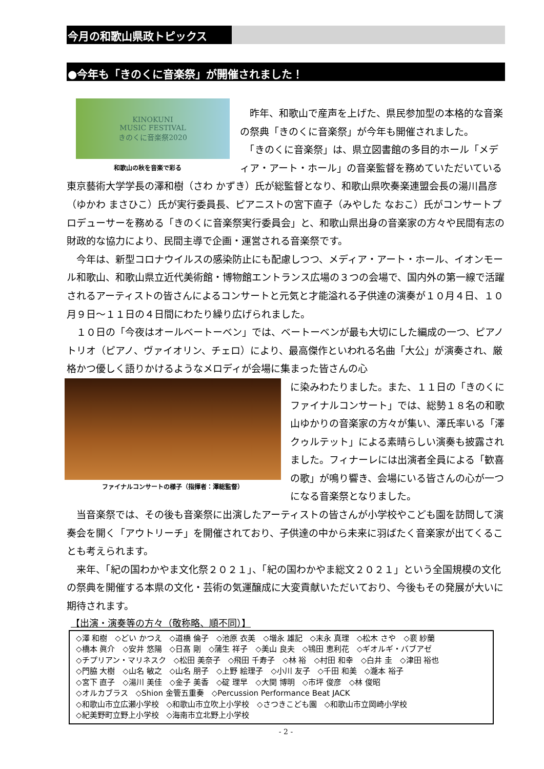今月の和歌山県政トピックス
●今年も「きのくに音楽祭」が開催されました！
KINOKUNI
MUSIC FESTIVAL
きのくに音楽祭2020
和歌山の秋を音楽で彩る
　昨年、和歌山で産声を上げた、県民参加型の本格的な音楽の祭典「きのくに音楽祭」が今年も開催されました。
　「きのくに音楽祭」は、県立図書館の多目的ホール「メディア・アート・ホール」の音楽監督を務めていただいている東京藝術大学学長の澤和樹（さわ かずき）氏が総監督となり、和歌山県吹奏楽連盟会長の湯川昌彦（ゆかわ まさひこ）氏が実行委員長、ピアニストの宮下直子（みやした なおこ）氏がコンサートプロデューサーを務める「きのくに音楽祭実行委員会」と、和歌山県出身の音楽家の方々や民間有志の財政的な協力により、民間主導で企画・運営される音楽祭です。
　今年は、新型コロナウイルスの感染防止にも配慮しつつ、メディア・アート・ホール、イオンモール和歌山、和歌山県立近代美術館・博物館エントランス広場の３つの会場で、国内外の第一線で活躍されるアーティストの皆さんによるコンサートと元気と才能溢れる子供達の演奏が１０月４日、１０月９日～１１日の４日間にわたり繰り広げられました。
　１０日の「今夜はオールベートーベン」では、ベートーベンが最も大切にした編成の一つ、ピアノトリオ（ピアノ、ヴァイオリン、チェロ）により、最高傑作といわれる名曲「大公」が演奏され、厳格かつ優しく語りかけるようなメロディが会場に集まった皆さんの心
ファイナルコンサートの様子（指揮者：澤総監督）
に染みわたりました。また、１１日の「きのくにファイナルコンサート」では、総勢１８名の和歌山ゆかりの音楽家の方々が集い、澤氏率いる「澤クゥルテット」による素晴らしい演奏も披露されました。フィナーレには出演者全員による「歓喜の歌」が鳴り響き、会場にいる皆さんの心が一つになる音楽祭となりました。
　当音楽祭では、その後も音楽祭に出演したアーティストの皆さんが小学校やこども園を訪問して演奏会を開く「アウトリーチ」を開催されており、子供達の中から未来に羽ばたく音楽家が出てくることも考えられます。
　来年、「紀の国わかやま文化祭２０２１」、「紀の国わかやま総文２０２１」という全国規模の文化の祭典を開催する本県の文化・芸術の気運醸成に大変貢献いただいており、今後もその発展が大いに期待されます。
【出演・演奏等の方々（敬称略、順不同）】
◇澤 和樹　◇どい かつえ　◇道橋 倫子　◇池原 衣美　◇増永 雄記　◇末永 真理　◇松木 さや　◇裵 紗蘭
◇橋本 眞介　◇安井 悠陽　◇日髙 剛　◇蒲生 祥子　◇美山 良夫　◇鴇田 恵利花　◇ギオルギ・バブアゼ
◇チプリアン・マリネスク　◇松田 美奈子　◇飛田 千寿子　◇林 裕　◇村田 和幸　◇白井 圭　◇津田 裕也
◇門脇 大樹　◇山名 敏之　◇山名 朋子　◇上野 絵理子　◇小川 友子　◇千田 和美　◇瀧本 裕子
◇宮下 直子　◇湯川 美佳　◇金子 美香　◇碇 理早　◇大関 博明　◇市坪 俊彦　◇林 俊昭
◇オルカブラス　◇Shion 金管五重奏　◇Percussion Performance Beat JACK
◇和歌山市立広瀬小学校　◇和歌山市立吹上小学校　◇さつきこども園　◇和歌山市立岡崎小学校
◇紀美野町立野上小学校　◇海南市立北野上小学校
- 2 -